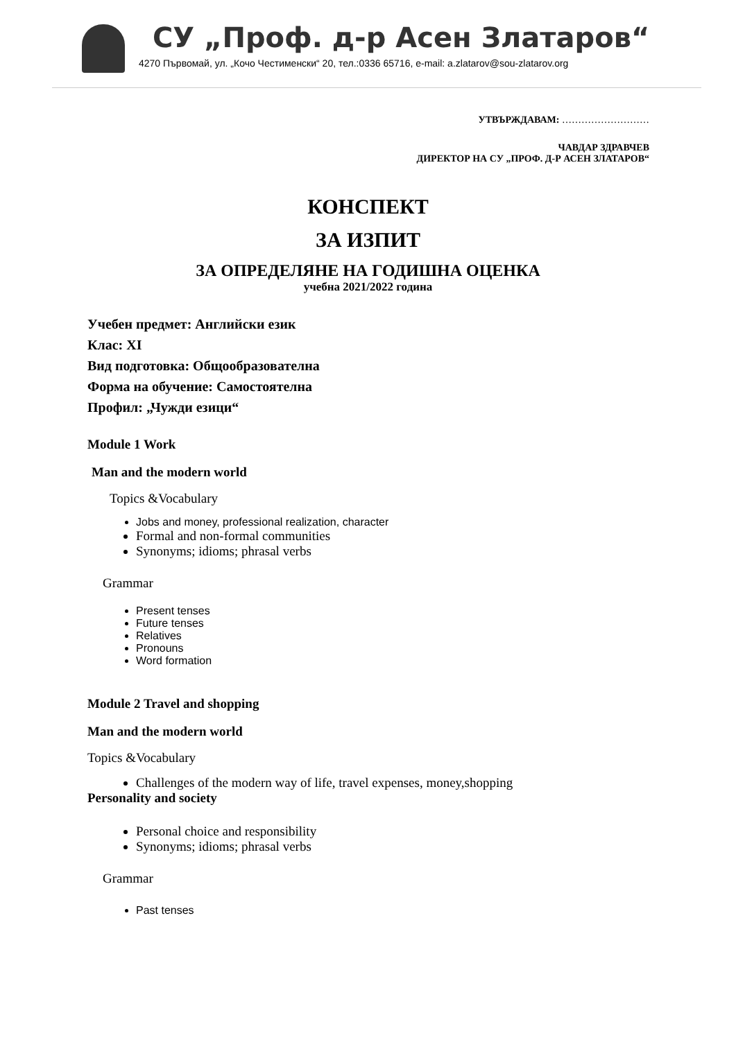СУ „Проф. д-р Асен Златаров“
4270 Първомай, ул. „Кочо Честименски“ 20, тел.:0336 65716, e-mail: a.zlatarov@sou-zlatarov.org
УТВЪРЖДАВАМ: ………………………
ЧАВДАР ЗДРАВЧЕВ
ДИРЕКТОР НА СУ „ПРОФ. Д-Р АСЕН ЗЛАТАРОВ“
КОНСПЕКТ
ЗА ИЗПИТ
ЗА ОПРЕДЕЛЯНЕ НА ГОДИШНА ОЦЕНКА
учебна 2021/2022 година
Учебен предмет: Английски език
Клас: XI
Вид подготовка: Общообразователна
Форма на обучение: Самостоятелна
Профил: „Чужди езици“
Module 1 Work
Man and the modern world
Topics &Vocabulary
Jobs and money, professional realization, character
Formal and non-formal communities
Synonyms; idioms; phrasal verbs
Grammar
Present tenses
Future tenses
Relatives
Pronouns
Word formation
Module 2 Travel and shopping
Man and the modern world
Topics &Vocabulary
Challenges of the modern way of life, travel expenses, money,shopping
Personality and society
Personal choice and responsibility
Synonyms; idioms; phrasal verbs
Grammar
Past tenses